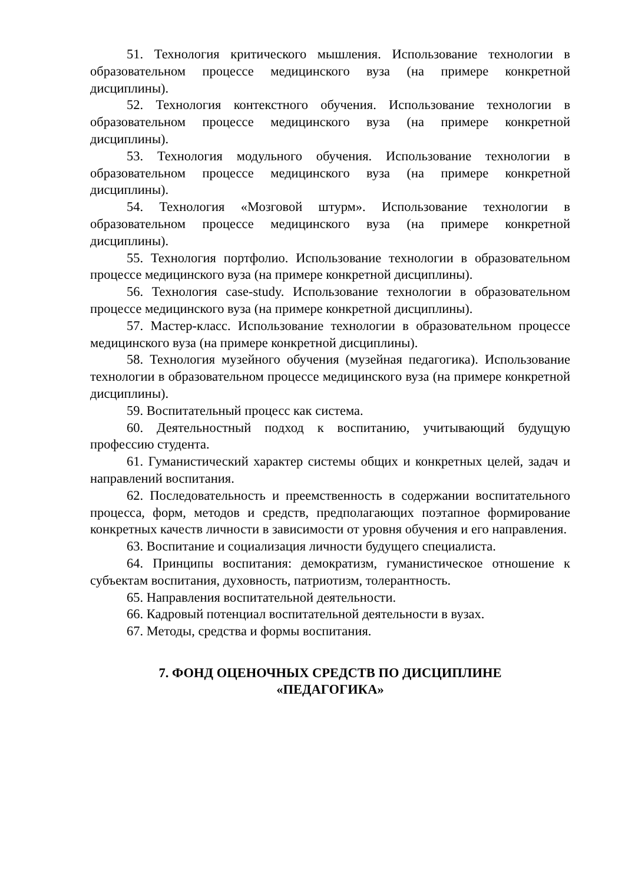51. Технология критического мышления. Использование технологии в образовательном процессе медицинского вуза (на примере конкретной дисциплины).
52. Технология контекстного обучения. Использование технологии в образовательном процессе медицинского вуза (на примере конкретной дисциплины).
53. Технология модульного обучения. Использование технологии в образовательном процессе медицинского вуза (на примере конкретной дисциплины).
54. Технология «Мозговой штурм». Использование технологии в образовательном процессе медицинского вуза (на примере конкретной дисциплины).
55. Технология портфолио. Использование технологии в образовательном процессе медицинского вуза (на примере конкретной дисциплины).
56. Технология case-study. Использование технологии в образовательном процессе медицинского вуза (на примере конкретной дисциплины).
57. Мастер-класс. Использование технологии в образовательном процессе медицинского вуза (на примере конкретной дисциплины).
58. Технология музейного обучения (музейная педагогика). Использование технологии в образовательном процессе медицинского вуза (на примере конкретной дисциплины).
59. Воспитательный процесс как система.
60. Деятельностный подход к воспитанию, учитывающий будущую профессию студента.
61. Гуманистический характер системы общих и конкретных целей, задач и направлений воспитания.
62. Последовательность и преемственность в содержании воспитательного процесса, форм, методов и средств, предполагающих поэтапное формирование конкретных качеств личности в зависимости от уровня обучения и его направления.
63. Воспитание и социализация личности будущего специалиста.
64. Принципы воспитания: демократизм, гуманистическое отношение к субъектам воспитания, духовность, патриотизм, толерантность.
65. Направления воспитательной деятельности.
66. Кадровый потенциал воспитательной деятельности в вузах.
67. Методы, средства и формы воспитания.
7. ФОНД ОЦЕНОЧНЫХ СРЕДСТВ ПО ДИСЦИПЛИНЕ
«ПЕДАГОГИКА»